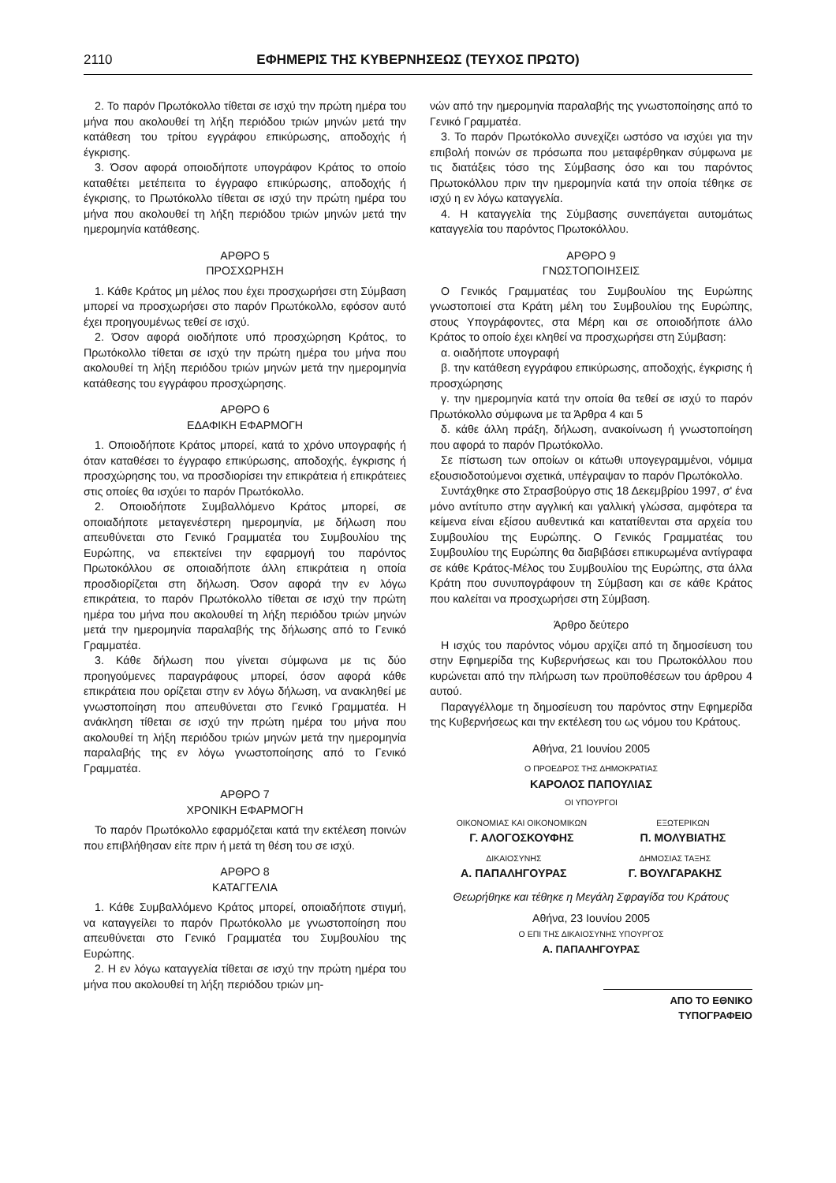2110 ΕΦΗΜΕΡΙΣ ΤΗΣ ΚΥΒΕΡΝΗΣΕΩΣ (ΤΕΥΧΟΣ ΠΡΩΤΟ)
2. Το παρόν Πρωτόκολλο τίθεται σε ισχύ την πρώτη ημέρα του μήνα που ακολουθεί τη λήξη περιόδου τριών μηνών μετά την κατάθεση του τρίτου εγγράφου επικύρωσης, αποδοχής ή έγκρισης.
3. Όσον αφορά οποιοδήποτε υπογράφον Κράτος το οποίο καταθέτει μετέπειτα το έγγραφο επικύρωσης, αποδοχής ή έγκρισης, το Πρωτόκολλο τίθεται σε ισχύ την πρώτη ημέρα του μήνα που ακολουθεί τη λήξη περιόδου τριών μηνών μετά την ημερομηνία κατάθεσης.
ΑΡΘΡΟ 5
ΠΡΟΣΧΩΡΗΣΗ
1. Κάθε Κράτος μη μέλος που έχει προσχωρήσει στη Σύμβαση μπορεί να προσχωρήσει στο παρόν Πρωτόκολλο, εφόσον αυτό έχει προηγουμένως τεθεί σε ισχύ.
2. Όσον αφορά οιοδήποτε υπό προσχώρηση Κράτος, το Πρωτόκολλο τίθεται σε ισχύ την πρώτη ημέρα του μήνα που ακολουθεί τη λήξη περιόδου τριών μηνών μετά την ημερομηνία κατάθεσης του εγγράφου προσχώρησης.
ΑΡΘΡΟ 6
ΕΔΑΦΙΚΗ ΕΦΑΡΜΟΓΗ
1. Οποιοδήποτε Κράτος μπορεί, κατά το χρόνο υπογραφής ή όταν καταθέσει το έγγραφο επικύρωσης, αποδοχής, έγκρισης ή προσχώρησης του, να προσδιορίσει την επικράτεια ή επικράτειες στις οποίες θα ισχύει το παρόν Πρωτόκολλο.
2. Οποιοδήποτε Συμβαλλόμενο Κράτος μπορεί, σε οποιαδήποτε μεταγενέστερη ημερομηνία, με δήλωση που απευθύνεται στο Γενικό Γραμματέα του Συμβουλίου της Ευρώπης, να επεκτείνει την εφαρμογή του παρόντος Πρωτοκόλλου σε οποιαδήποτε άλλη επικράτεια η οποία προσδιορίζεται στη δήλωση. Όσον αφορά την εν λόγω επικράτεια, το παρόν Πρωτόκολλο τίθεται σε ισχύ την πρώτη ημέρα του μήνα που ακολουθεί τη λήξη περιόδου τριών μηνών μετά την ημερομηνία παραλαβής της δήλωσης από το Γενικό Γραμματέα.
3. Κάθε δήλωση που γίνεται σύμφωνα με τις δύο προηγούμενες παραγράφους μπορεί, όσον αφορά κάθε επικράτεια που ορίζεται στην εν λόγω δήλωση, να ανακληθεί με γνωστοποίηση που απευθύνεται στο Γενικό Γραμματέα. Η ανάκληση τίθεται σε ισχύ την πρώτη ημέρα του μήνα που ακολουθεί τη λήξη περιόδου τριών μηνών μετά την ημερομηνία παραλαβής της εν λόγω γνωστοποίησης από το Γενικό Γραμματέα.
ΑΡΘΡΟ 7
ΧΡΟΝΙΚΗ ΕΦΑΡΜΟΓΗ
Το παρόν Πρωτόκολλο εφαρμόζεται κατά την εκτέλεση ποινών που επιβλήθησαν είτε πριν ή μετά τη θέση του σε ισχύ.
ΑΡΘΡΟ 8
ΚΑΤΑΓΓΕΛΙΑ
1. Κάθε Συμβαλλόμενο Κράτος μπορεί, οποιαδήποτε στιγμή, να καταγγείλει το παρόν Πρωτόκολλο με γνωστοποίηση που απευθύνεται στο Γενικό Γραμματέα του Συμβουλίου της Ευρώπης.
2. Η εν λόγω καταγγελία τίθεται σε ισχύ την πρώτη ημέρα του μήνα που ακολουθεί τη λήξη περιόδου τριών μη-
νών από την ημερομηνία παραλαβής της γνωστοποίησης από το Γενικό Γραμματέα.
3. Το παρόν Πρωτόκολλο συνεχίζει ωστόσο να ισχύει για την επιβολή ποινών σε πρόσωπα που μεταφέρθηκαν σύμφωνα με τις διατάξεις τόσο της Σύμβασης όσο και του παρόντος Πρωτοκόλλου πριν την ημερομηνία κατά την οποία τέθηκε σε ισχύ η εν λόγω καταγγελία.
4. Η καταγγελία της Σύμβασης συνεπάγεται αυτομάτως καταγγελία του παρόντος Πρωτοκόλλου.
ΑΡΘΡΟ 9
ΓΝΩΣΤΟΠΟΙΗΣΕΙΣ
Ο Γενικός Γραμματέας του Συμβουλίου της Ευρώπης γνωστοποιεί στα Κράτη μέλη του Συμβουλίου της Ευρώπης, στους Υπογράφοντες, στα Μέρη και σε οποιοδήποτε άλλο Κράτος το οποίο έχει κληθεί να προσχωρήσει στη Σύμβαση:
α. οιαδήποτε υπογραφή
β. την κατάθεση εγγράφου επικύρωσης, αποδοχής, έγκρισης ή προσχώρησης
γ. την ημερομηνία κατά την οποία θα τεθεί σε ισχύ το παρόν Πρωτόκολλο σύμφωνα με τα Άρθρα 4 και 5
δ. κάθε άλλη πράξη, δήλωση, ανακοίνωση ή γνωστοποίηση που αφορά το παρόν Πρωτόκολλο.
Σε πίστωση των οποίων οι κάτωθι υπογεγραμμένοι, νόμιμα εξουσιοδοτούμενοι σχετικά, υπέγραψαν το παρόν Πρωτόκολλο.
Συντάχθηκε στο Στρασβούργο στις 18 Δεκεμβρίου 1997, σ' ένα μόνο αντίτυπο στην αγγλική και γαλλική γλώσσα, αμφότερα τα κείμενα είναι εξίσου αυθεντικά και κατατίθενται στα αρχεία του Συμβουλίου της Ευρώπης. Ο Γενικός Γραμματέας του Συμβουλίου της Ευρώπης θα διαβιβάσει επικυρωμένα αντίγραφα σε κάθε Κράτος-Μέλος του Συμβουλίου της Ευρώπης, στα άλλα Κράτη που συνυπογράφουν τη Σύμβαση και σε κάθε Κράτος που καλείται να προσχωρήσει στη Σύμβαση.
Άρθρο δεύτερο
Η ισχύς του παρόντος νόμου αρχίζει από τη δημοσίευση του στην Εφημερίδα της Κυβερνήσεως και του Πρωτοκόλλου που κυρώνεται από την πλήρωση των προϋποθέσεων του άρθρου 4 αυτού.
Παραγγέλλομε τη δημοσίευση του παρόντος στην Εφημερίδα της Κυβερνήσεως και την εκτέλεση του ως νόμου του Κράτους.
Αθήνα, 21 Ιουνίου 2005
Ο ΠΡΟΕΔΡΟΣ ΤΗΣ ΔΗΜΟΚΡΑΤΙΑΣ
ΚΑΡΟΛΟΣ ΠΑΠΟΥΛΙΑΣ
ΟΙ ΥΠΟΥΡΓΟΙ
ΟΙΚΟΝΟΜΙΑΣ ΚΑΙ ΟΙΚΟΝΟΜΙΚΩΝ
Γ. ΑΛΟΓΟΣΚΟΥΦΗΣ
ΕΞΩΤΕΡΙΚΩΝ
Π. ΜΟΛΥΒΙΑΤΗΣ
ΔΙΚΑΙΟΣΥΝΗΣ
Α. ΠΑΠΑΛΗΓΟΥΡΑΣ
ΔΗΜΟΣΙΑΣ ΤΑΞΗΣ
Γ. ΒΟΥΛΓΑΡΑΚΗΣ
Θεωρήθηκε και τέθηκε η Μεγάλη Σφραγίδα του Κράτους
Αθήνα, 23 Ιουνίου 2005
Ο ΕΠΙ ΤΗΣ ΔΙΚΑΙΟΣΥΝΗΣ ΥΠΟΥΡΓΟΣ
Α. ΠΑΠΑΛΗΓΟΥΡΑΣ
ΑΠΟ ΤΟ ΕΘΝΙΚΟ ΤΥΠΟΓΡΑΦΕΙΟ